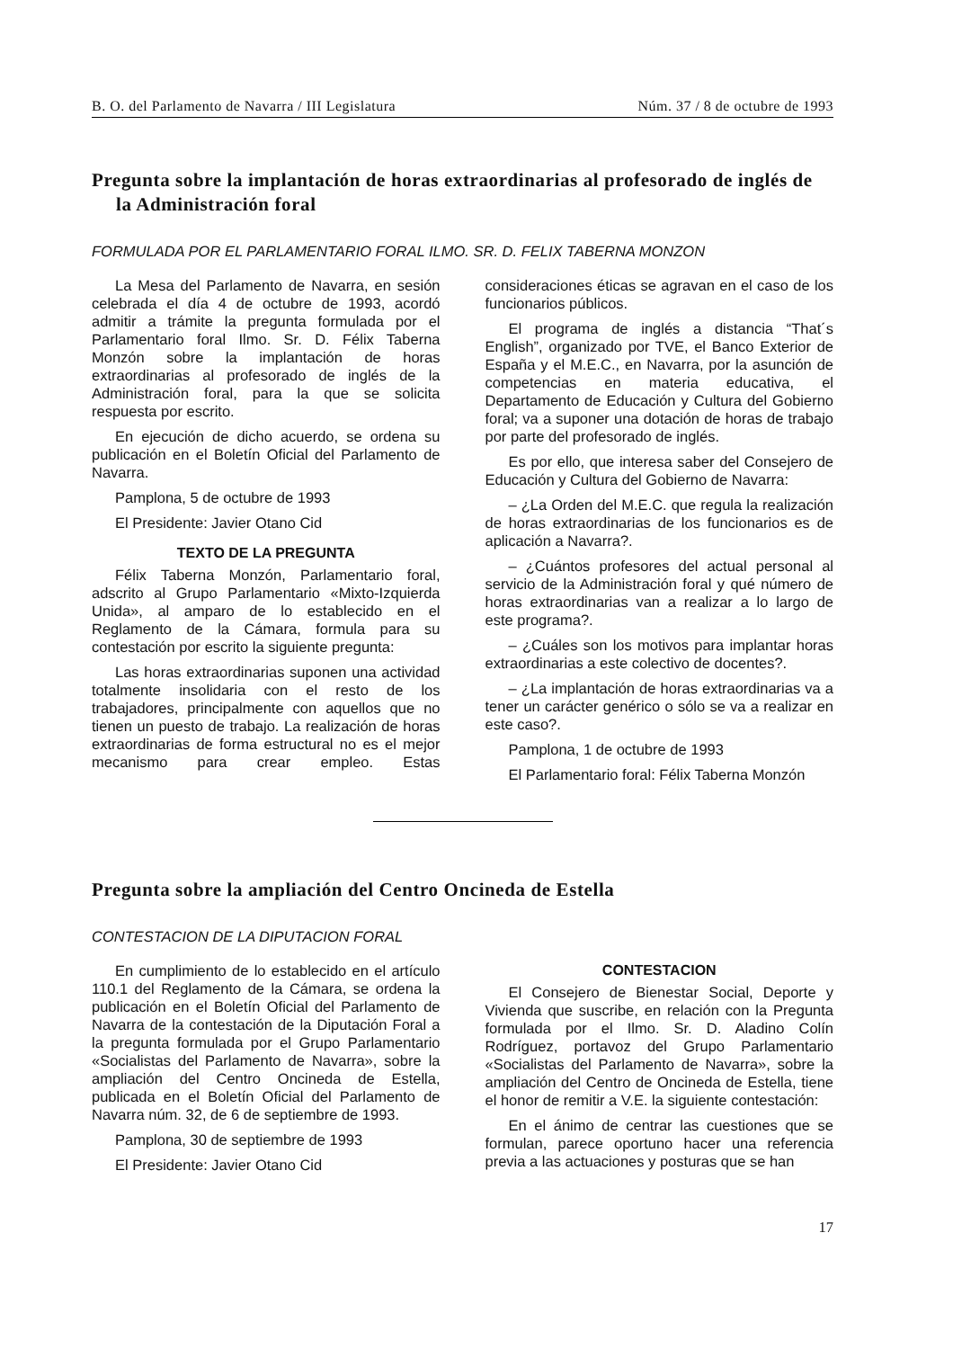B. O. del Parlamento de Navarra / III Legislatura Núm. 37 / 8 de octubre de 1993
Pregunta sobre la implantación de horas extraordinarias al profesorado de inglés de la Administración foral
FORMULADA POR EL PARLAMENTARIO FORAL ILMO. SR. D. FELIX TABERNA MONZON
La Mesa del Parlamento de Navarra, en sesión celebrada el día 4 de octubre de 1993, acordó admitir a trámite la pregunta formulada por el Parlamentario foral Ilmo. Sr. D. Félix Taberna Monzón sobre la implantación de horas extraordinarias al profesorado de inglés de la Administración foral, para la que se solicita respuesta por escrito.
En ejecución de dicho acuerdo, se ordena su publicación en el Boletín Oficial del Parlamento de Navarra.
Pamplona, 5 de octubre de 1993
El Presidente: Javier Otano Cid
TEXTO DE LA PREGUNTA
Félix Taberna Monzón, Parlamentario foral, adscrito al Grupo Parlamentario «Mixto-Izquierda Unida», al amparo de lo establecido en el Reglamento de la Cámara, formula para su contestación por escrito la siguiente pregunta:
Las horas extraordinarias suponen una actividad totalmente insolidaria con el resto de los trabajadores, principalmente con aquellos que no tienen un puesto de trabajo. La realización de horas extraordinarias de forma estructural no es el mejor mecanismo para crear empleo. Estas consideraciones éticas se agravan en el caso de los funcionarios públicos.
El programa de inglés a distancia “That´s English”, organizado por TVE, el Banco Exterior de España y el M.E.C., en Navarra, por la asunción de competencias en materia educativa, el Departamento de Educación y Cultura del Gobierno foral; va a suponer una dotación de horas de trabajo por parte del profesorado de inglés.
Es por ello, que interesa saber del Consejero de Educación y Cultura del Gobierno de Navarra:
– ¿La Orden del M.E.C. que regula la realización de horas extraordinarias de los funcionarios es de aplicación a Navarra?.
– ¿Cuántos profesores del actual personal al servicio de la Administración foral y qué número de horas extraordinarias van a realizar a lo largo de este programa?.
– ¿Cuáles son los motivos para implantar horas extraordinarias a este colectivo de docentes?.
– ¿La implantación de horas extraordinarias va a tener un carácter genérico o sólo se va a realizar en este caso?.
Pamplona, 1 de octubre de 1993
El Parlamentario foral: Félix Taberna Monzón
Pregunta sobre la ampliación del Centro Oncineda de Estella
CONTESTACION DE LA DIPUTACION FORAL
En cumplimiento de lo establecido en el artículo 110.1 del Reglamento de la Cámara, se ordena la publicación en el Boletín Oficial del Parlamento de Navarra de la contestación de la Diputación Foral a la pregunta formulada por el Grupo Parlamentario «Socialistas del Parlamento de Navarra», sobre la ampliación del Centro Oncineda de Estella, publicada en el Boletín Oficial del Parlamento de Navarra núm. 32, de 6 de septiembre de 1993.
Pamplona, 30 de septiembre de 1993
El Presidente: Javier Otano Cid
CONTESTACION
El Consejero de Bienestar Social, Deporte y Vivienda que suscribe, en relación con la Pregunta formulada por el Ilmo. Sr. D. Aladino Colín Rodríguez, portavoz del Grupo Parlamentario «Socialistas del Parlamento de Navarra», sobre la ampliación del Centro de Oncineda de Estella, tiene el honor de remitir a V.E. la siguiente contestación:
En el ánimo de centrar las cuestiones que se formulan, parece oportuno hacer una referencia previa a las actuaciones y posturas que se han
17